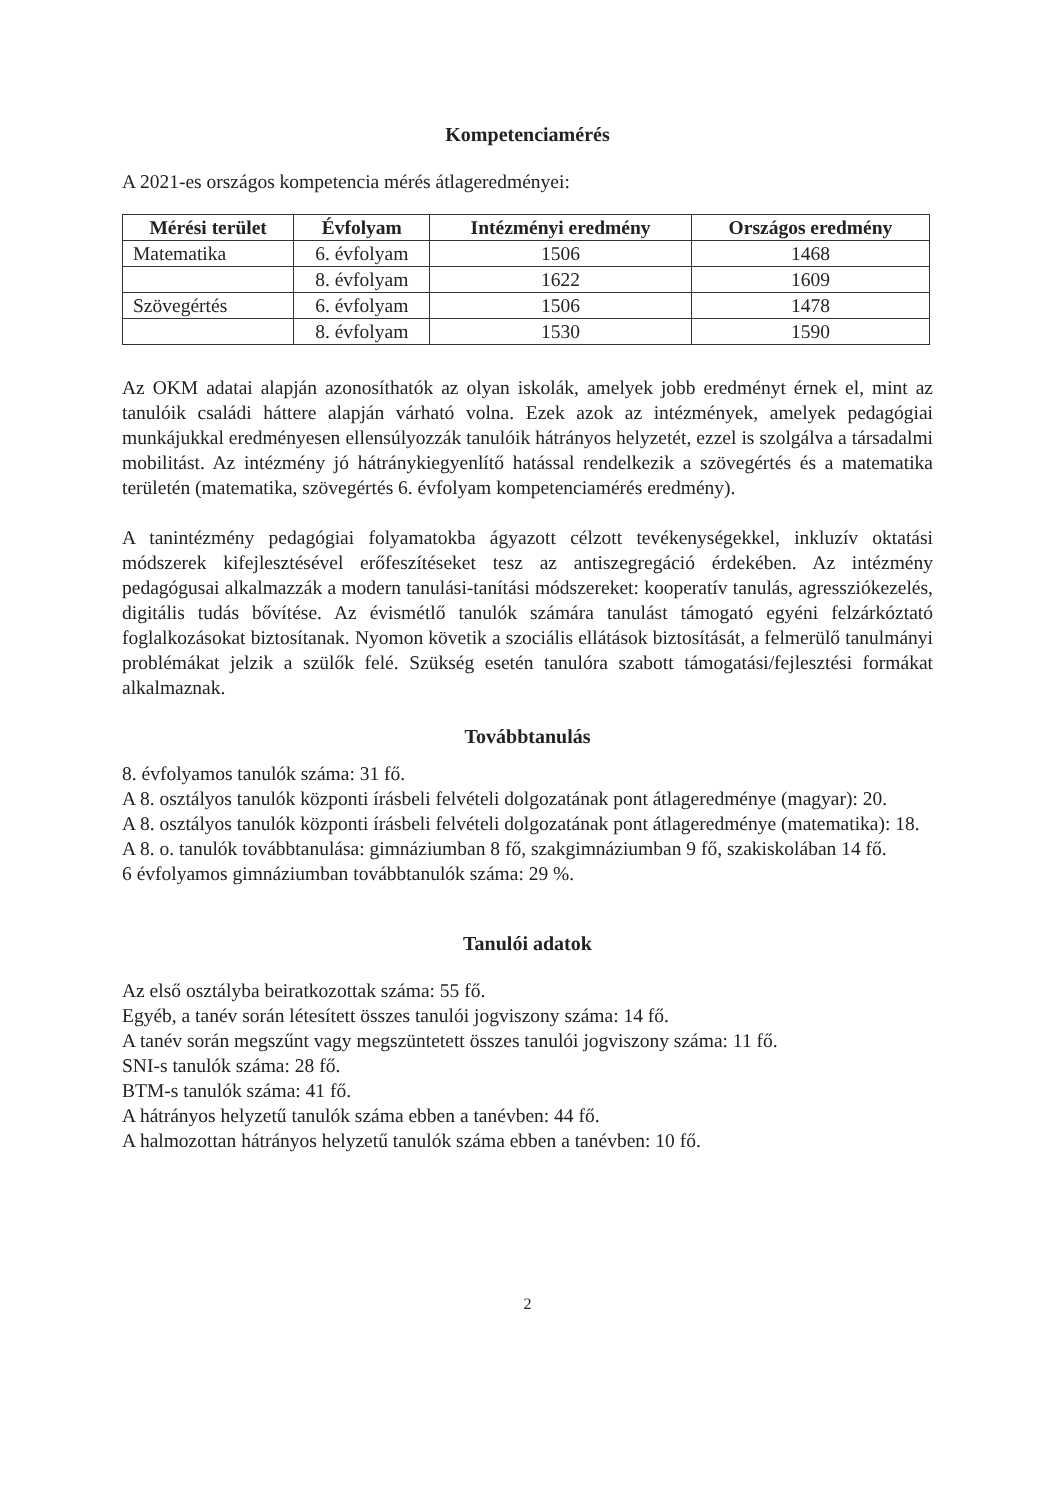Kompetenciamérés
A 2021-es országos kompetencia mérés átlageredményei:
| Mérési terület | Évfolyam | Intézményi eredmény | Országos eredmény |
| --- | --- | --- | --- |
| Matematika | 6. évfolyam | 1506 | 1468 |
| | 8. évfolyam | 1622 | 1609 |
| Szövegértés | 6. évfolyam | 1506 | 1478 |
| | 8. évfolyam | 1530 | 1590 |
Az OKM adatai alapján azonosíthatók az olyan iskolák, amelyek jobb eredményt érnek el, mint az tanulóik családi háttere alapján várható volna. Ezek azok az intézmények, amelyek pedagógiai munkájukkal eredményesen ellensúlyozzák tanulóik hátrányos helyzetét, ezzel is szolgálva a társadalmi mobilitást. Az intézmény jó hátránykiegyenlítő hatással rendelkezik a szövegértés és a matematika területén (matematika, szövegértés 6. évfolyam kompetenciamérés eredmény).
A tanintézmény pedagógiai folyamatokba ágyazott célzott tevékenységekkel, inkluzív oktatási módszerek kifejlesztésével erőfeszítéseket tesz az antiszegregáció érdekében. Az intézmény pedagógusai alkalmazzák a modern tanulási-tanítási módszereket: kooperatív tanulás, agressziókezelés, digitális tudás bővítése. Az évismétlő tanulók számára tanulást támogató egyéni felzárkóztató foglalkozásokat biztosítanak. Nyomon követik a szociális ellátások biztosítását, a felmerülő tanulmányi problémákat jelzik a szülők felé. Szükség esetén tanulóra szabott támogatási/fejlesztési formákat alkalmaznak.
Továbbtanulás
8. évfolyamos tanulók száma: 31 fő.
A 8. osztályos tanulók központi írásbeli felvételi dolgozatának pont átlageredménye (magyar): 20.
A 8. osztályos tanulók központi írásbeli felvételi dolgozatának pont átlageredménye (matematika): 18.
A 8. o. tanulók továbbtanulása: gimnáziumban 8 fő, szakgimnáziumban 9 fő, szakiskolában 14 fő.
6 évfolyamos gimnáziumban továbbtanulók száma: 29 %.
Tanulói adatok
Az első osztályba beiratkozottak száma: 55 fő.
Egyéb, a tanév során létesített összes tanulói jogviszony száma: 14 fő.
A tanév során megszűnt vagy megszüntetett összes tanulói jogviszony száma: 11 fő.
SNI-s tanulók száma: 28 fő.
BTM-s tanulók száma: 41 fő.
A hátrányos helyzetű tanulók száma ebben a tanévben: 44 fő.
A halmozottan hátrányos helyzetű tanulók száma ebben a tanévben: 10 fő.
2